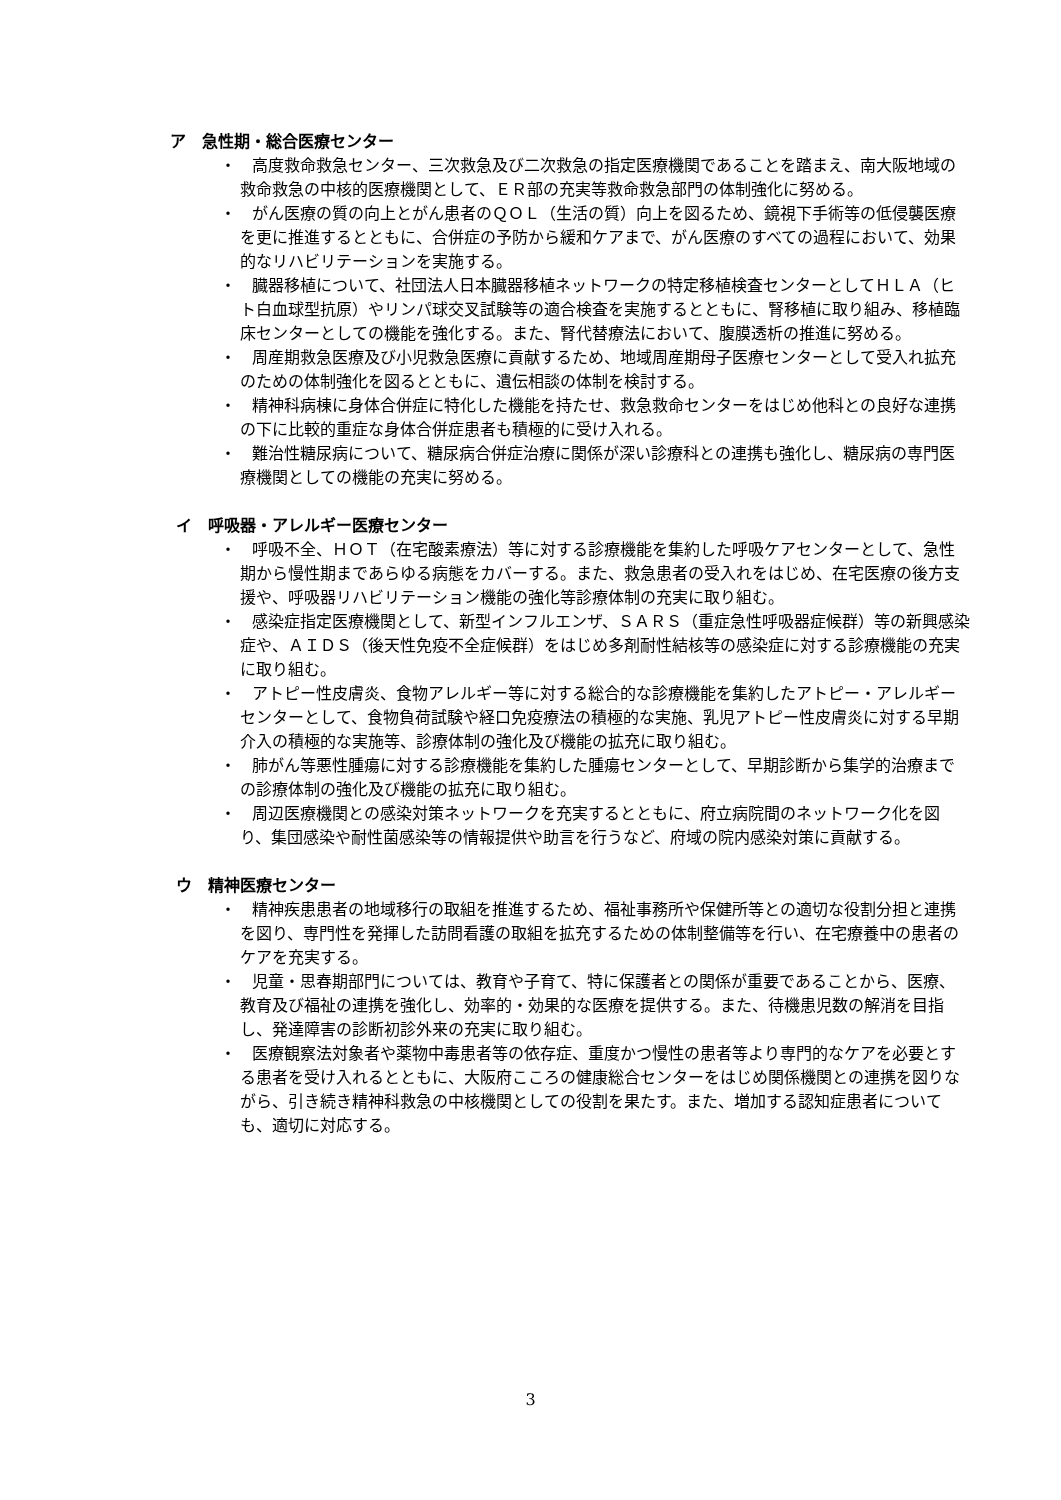ア　急性期・総合医療センター
・　高度救命救急センター、三次救急及び二次救急の指定医療機関であることを踏まえ、南大阪地域の救命救急の中核的医療機関として、ＥＲ部の充実等救命救急部門の体制強化に努める。
・　がん医療の質の向上とがん患者のＱＯＬ（生活の質）向上を図るため、鏡視下手術等の低侵襲医療を更に推進するとともに、合併症の予防から緩和ケアまで、がん医療のすべての過程において、効果的なリハビリテーションを実施する。
・　臓器移植について、社団法人日本臓器移植ネットワークの特定移植検査センターとしてＨＬＡ（ヒト白血球型抗原）やリンパ球交叉試験等の適合検査を実施するとともに、腎移植に取り組み、移植臨床センターとしての機能を強化する。また、腎代替療法において、腹膜透析の推進に努める。
・　周産期救急医療及び小児救急医療に貢献するため、地域周産期母子医療センターとして受入れ拡充のための体制強化を図るとともに、遺伝相談の体制を検討する。
・　精神科病棟に身体合併症に特化した機能を持たせ、救急救命センターをはじめ他科との良好な連携の下に比較的重症な身体合併症患者も積極的に受け入れる。
・　難治性糖尿病について、糖尿病合併症治療に関係が深い診療科との連携も強化し、糖尿病の専門医療機関としての機能の充実に努める。
イ　呼吸器・アレルギー医療センター
・　呼吸不全、ＨＯＴ（在宅酸素療法）等に対する診療機能を集約した呼吸ケアセンターとして、急性期から慢性期まであらゆる病態をカバーする。また、救急患者の受入れをはじめ、在宅医療の後方支援や、呼吸器リハビリテーション機能の強化等診療体制の充実に取り組む。
・　感染症指定医療機関として、新型インフルエンザ、ＳＡＲＳ（重症急性呼吸器症候群）等の新興感染症や、ＡＩＤＳ（後天性免疫不全症候群）をはじめ多剤耐性結核等の感染症に対する診療機能の充実に取り組む。
・　アトピー性皮膚炎、食物アレルギー等に対する総合的な診療機能を集約したアトピー・アレルギーセンターとして、食物負荷試験や経口免疫療法の積極的な実施、乳児アトピー性皮膚炎に対する早期介入の積極的な実施等、診療体制の強化及び機能の拡充に取り組む。
・　肺がん等悪性腫瘍に対する診療機能を集約した腫瘍センターとして、早期診断から集学的治療までの診療体制の強化及び機能の拡充に取り組む。
・　周辺医療機関との感染対策ネットワークを充実するとともに、府立病院間のネットワーク化を図り、集団感染や耐性菌感染等の情報提供や助言を行うなど、府域の院内感染対策に貢献する。
ウ　精神医療センター
・　精神疾患患者の地域移行の取組を推進するため、福祉事務所や保健所等との適切な役割分担と連携を図り、専門性を発揮した訪問看護の取組を拡充するための体制整備等を行い、在宅療養中の患者のケアを充実する。
・　児童・思春期部門については、教育や子育て、特に保護者との関係が重要であることから、医療、教育及び福祉の連携を強化し、効率的・効果的な医療を提供する。また、待機患児数の解消を目指し、発達障害の診断初診外来の充実に取り組む。
・　医療観察法対象者や薬物中毒患者等の依存症、重度かつ慢性の患者等より専門的なケアを必要とする患者を受け入れるとともに、大阪府こころの健康総合センターをはじめ関係機関との連携を図りながら、引き続き精神科救急の中核機関としての役割を果たす。また、増加する認知症患者についても、適切に対応する。
3